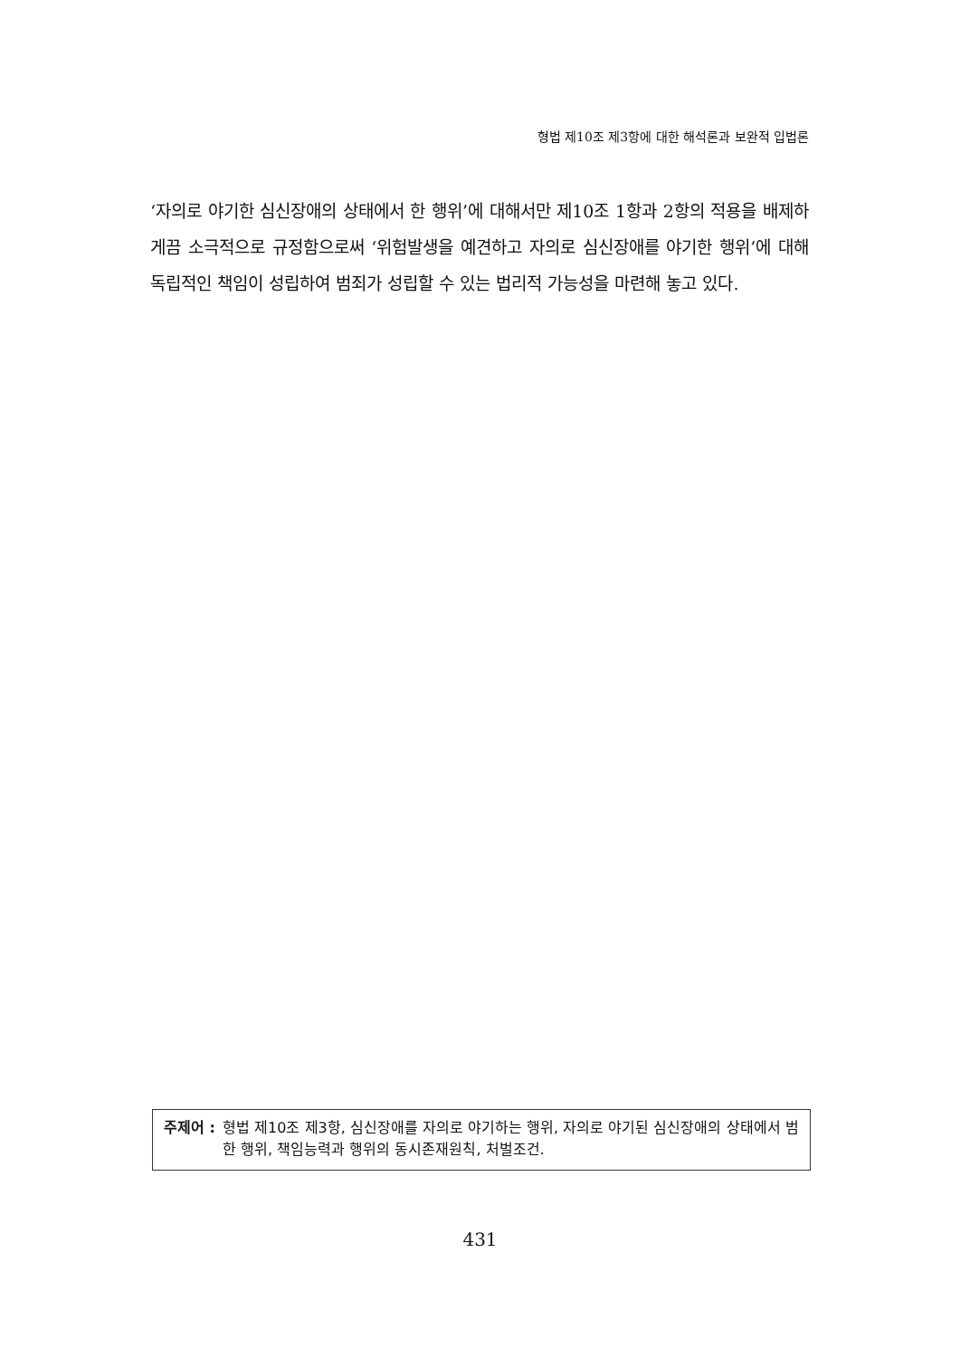형법 제10조 제3항에 대한 해석론과 보완적 입법론
‘자의로 야기한 심신장애의 상태에서 한 행위’에 대해서만 제10조 1항과 2항의 적용을 배제하게끔 소극적으로 규정함으로써 ‘위험발생을 예견하고 자의로 심신장애를 야기한 행위’에 대해 독립적인 책임이 성립하여 범죄가 성립할 수 있는 법리적 가능성을 마련해 놓고 있다.
주제어 : 형법 제10조 제3항, 심신장애를 자의로 야기하는 행위, 자의로 야기된 심신장애의 상태에서 범한 행위, 책임능력과 행위의 동시존재원칙, 처벌조건.
431